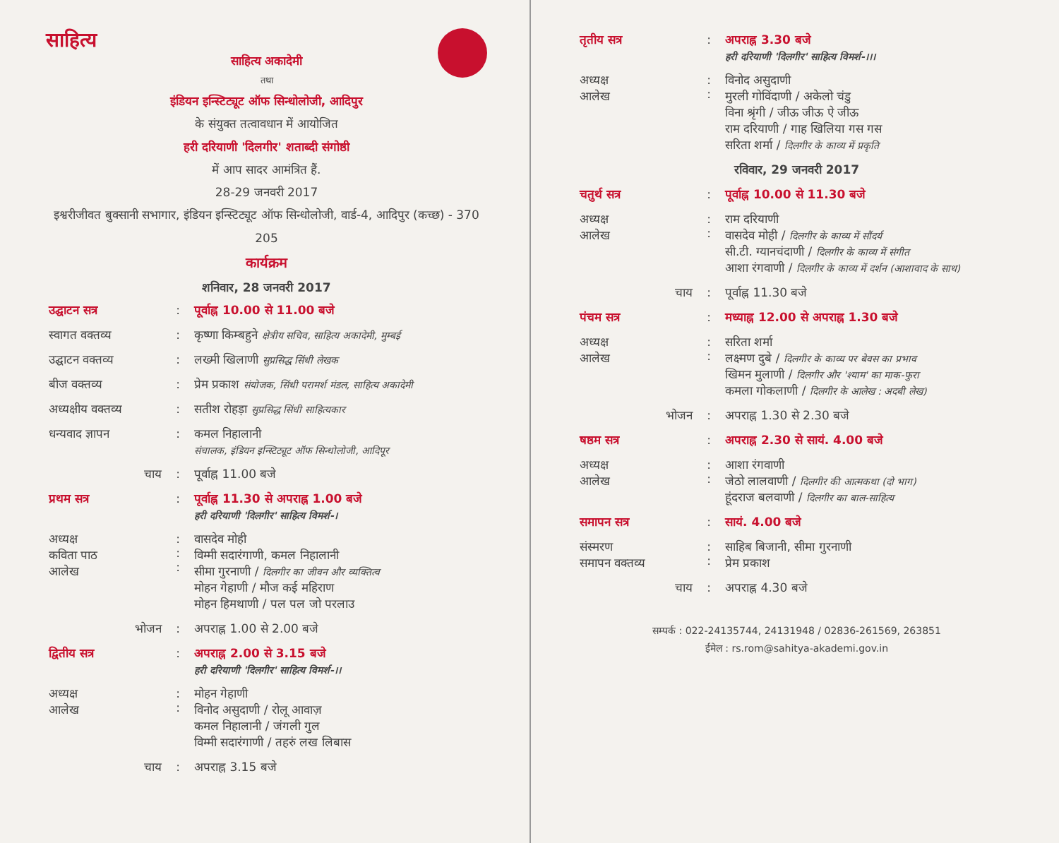साहित्य
साहित्य अकादेमी
तथा
इंडियन इन्स्टिट्यूट ऑफ सिन्धोलोजी, आदिपुर
के संयुक्त तत्वावधान में आयोजित
हरी दरियाणी 'दिलगीर' शताब्दी संगोष्ठी
में आप सादर आमंत्रित हैं.
28-29 जनवरी 2017
इश्वरीजीवत बुक्सानी सभागार, इंडियन इन्स्टिट्यूट ऑफ सिन्धोलोजी, वार्ड-4, आदिपुर (कच्छ) - 370 205
कार्यक्रम
शनिवार, 28 जनवरी 2017
| उद्घाटन सत्र | : | पूर्वाह्न 10.00 से 11.00 बजे |
| स्वागत वक्तव्य | : | कृष्णा किम्बहुने क्षेत्रीय सचिव, साहित्य अकादेमी, मुम्बई |
| उद्घाटन वक्तव्य | : | लख्मी खिलाणी सुप्रसिद्ध सिंधी लेखक |
| बीज वक्तव्य | : | प्रेम प्रकाश संयोजक, सिंधी परामर्श मंडल, साहित्य अकादेमी |
| अध्यक्षीय वक्तव्य | : | सतीश रोहड़ा सुप्रसिद्ध सिंधी साहित्यकार |
| धन्यवाद ज्ञापन | : | कमल निहालानी संचालक, इंडियन इन्स्टिट्यूट ऑफ सिन्धोलोजी, आदिपूर |
| चाय | : | पूर्वाह्न 11.00 बजे |
| प्रथम सत्र | : | पूर्वाह्न 11.30 से अपराह्न 1.00 बजे हरी दरियाणी 'दिलगीर' साहित्य विमर्श-। |
| अध्यक्ष कविता पाठ आलेख | : : : | वासदेव मोही विम्मी सदारंगाणी, कमल निहालानी सीमा गुरनाणी / दिलगीर का जीवन और व्यक्तित्व मोहन गेहाणी / मौज कई महिराण मोहन हिमथाणी / पल पल जो परलाउ |
| भोजन | : | अपराह्न 1.00 से 2.00 बजे |
| द्वितीय सत्र | : | अपराह्न 2.00 से 3.15 बजे हरी दरियाणी 'दिलगीर' साहित्य विमर्श-।। |
| अध्यक्ष आलेख | : : | मोहन गेहाणी विनोद असुदाणी / रोलू आवाज़ कमल निहालानी / जंगली गुल विम्मी सदारंगाणी / तहरुं लख लिबास |
| चाय | : | अपराह्न 3.15 बजे |
| तृतीय सत्र | : | अपराह्न 3.30 बजे हरी दरियाणी 'दिलगीर' साहित्य विमर्श-।।। |
| अध्यक्ष आलेख | : : | विनोद असुदाणी मुरली गोविंदाणी / अकेलो चंडु विना श्रृंगी / जीऊ जीऊ ऐ जीऊ राम दरियाणी / गाह खिलिया गस गस सरिता शर्मा / दिलगीर के काव्य में प्रकृति |
| रविवार, 29 जनवरी 2017 | | |
| चतुर्थ सत्र | : | पूर्वाह्न 10.00 से 11.30 बजे |
| अध्यक्ष आलेख | : : | राम दरियाणी वासदेव मोही / दिलगीर के काव्य में सौंदर्य सी.टी. ग्यानचंदाणी / दिलगीर के काव्य में संगीत आशा रंगवाणी / दिलगीर के काव्य में दर्शन (आशावाद के साथ) |
| चाय | : | पूर्वाह्न 11.30 बजे |
| पंचम सत्र | : | मध्याह्न 12.00 से अपराह्न 1.30 बजे |
| अध्यक्ष आलेख | : : | सरिता शर्मा लक्ष्मण दुबे / दिलगीर के काव्य पर बेवस का प्रभाव खिमन मुलाणी / दिलगीर और 'श्याम' का माक-फुरा कमला गोकलाणी / दिलगीर के आलेख : अदबी लेख) |
| भोजन | : | अपराह्न 1.30 से 2.30 बजे |
| षष्ठम सत्र | : | अपराह्न 2.30 से सायं. 4.00 बजे |
| अध्यक्ष आलेख | : : | आशा रंगवाणी जेठो लालवाणी / दिलगीर की आत्मकथा (दो भाग) हूंदराज बलवाणी / दिलगीर का बाल-साहित्य |
| समापन सत्र | : | सायं. 4.00 बजे |
| संस्मरण समापन वक्तव्य | : : | साहिब बिजानी, सीमा गुरनाणी प्रेम प्रकाश |
| चाय | : | अपराह्न 4.30 बजे |
सम्पर्क : 022-24135744, 24131948 / 02836-261569, 263851
ईमेल : rs.rom@sahitya-akademi.gov.in